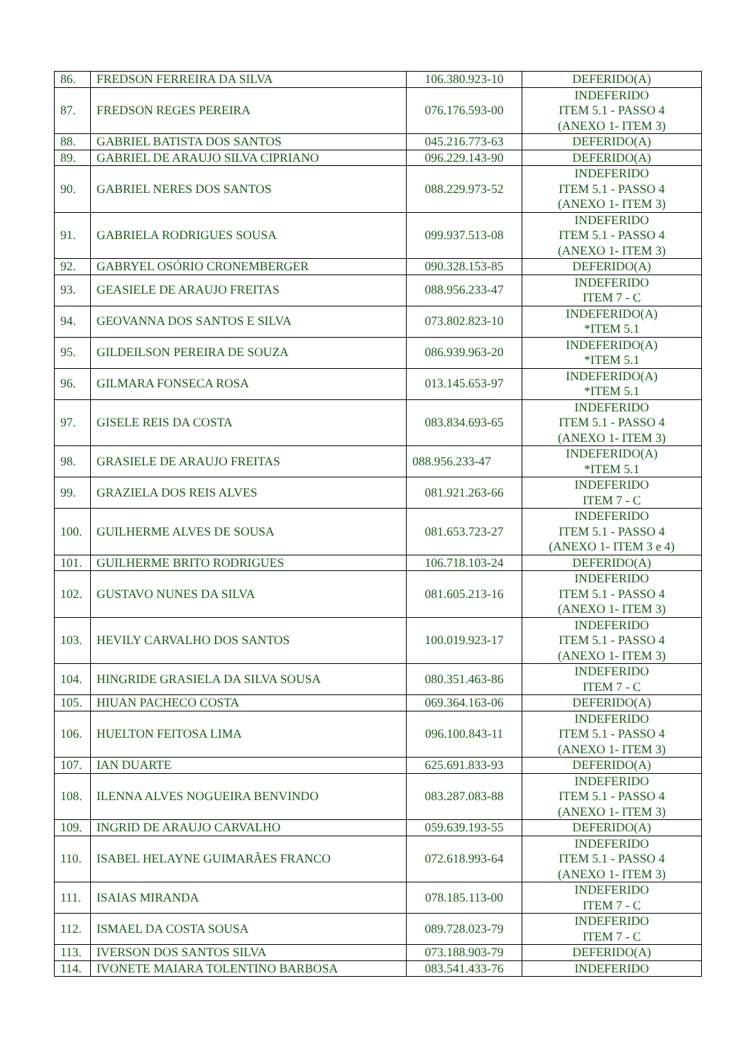| 86. | FREDSON FERREIRA DA SILVA | 106.380.923-10 | DEFERIDO(A) |
| 87. | FREDSON REGES PEREIRA | 076.176.593-00 | INDEFERIDO ITEM 5.1 - PASSO 4 (ANEXO 1- ITEM 3) |
| 88. | GABRIEL BATISTA DOS SANTOS | 045.216.773-63 | DEFERIDO(A) |
| 89. | GABRIEL DE ARAUJO SILVA CIPRIANO | 096.229.143-90 | DEFERIDO(A) |
| 90. | GABRIEL NERES DOS SANTOS | 088.229.973-52 | INDEFERIDO ITEM 5.1 - PASSO 4 (ANEXO 1- ITEM 3) |
| 91. | GABRIELA RODRIGUES SOUSA | 099.937.513-08 | INDEFERIDO ITEM 5.1 - PASSO 4 (ANEXO 1- ITEM 3) |
| 92. | GABRYEL OSÓRIO CRONEMBERGER | 090.328.153-85 | DEFERIDO(A) |
| 93. | GEASIELE DE ARAUJO FREITAS | 088.956.233-47 | INDEFERIDO ITEM 7 - C |
| 94. | GEOVANNA DOS SANTOS E SILVA | 073.802.823-10 | INDEFERIDO(A) *ITEM 5.1 |
| 95. | GILDEILSON PEREIRA DE SOUZA | 086.939.963-20 | INDEFERIDO(A) *ITEM 5.1 |
| 96. | GILMARA FONSECA ROSA | 013.145.653-97 | INDEFERIDO(A) *ITEM 5.1 |
| 97. | GISELE REIS DA COSTA | 083.834.693-65 | INDEFERIDO ITEM 5.1 - PASSO 4 (ANEXO 1- ITEM 3) |
| 98. | GRASIELE DE ARAUJO FREITAS | 088.956.233-47 | INDEFERIDO(A) *ITEM 5.1 |
| 99. | GRAZIELA DOS REIS ALVES | 081.921.263-66 | INDEFERIDO ITEM 7 - C |
| 100. | GUILHERME ALVES DE SOUSA | 081.653.723-27 | INDEFERIDO ITEM 5.1 - PASSO 4 (ANEXO 1- ITEM 3 e 4) |
| 101. | GUILHERME BRITO RODRIGUES | 106.718.103-24 | DEFERIDO(A) |
| 102. | GUSTAVO NUNES DA SILVA | 081.605.213-16 | INDEFERIDO ITEM 5.1 - PASSO 4 (ANEXO 1- ITEM 3) |
| 103. | HEVILY CARVALHO DOS SANTOS | 100.019.923-17 | INDEFERIDO ITEM 5.1 - PASSO 4 (ANEXO 1- ITEM 3) |
| 104. | HINGRIDE GRASIELA DA SILVA SOUSA | 080.351.463-86 | INDEFERIDO ITEM 7 - C |
| 105. | HIUAN PACHECO COSTA | 069.364.163-06 | DEFERIDO(A) |
| 106. | HUELTON FEITOSA LIMA | 096.100.843-11 | INDEFERIDO ITEM 5.1 - PASSO 4 (ANEXO 1- ITEM 3) |
| 107. | IAN DUARTE | 625.691.833-93 | DEFERIDO(A) |
| 108. | ILENNA ALVES NOGUEIRA BENVINDO | 083.287.083-88 | INDEFERIDO ITEM 5.1 - PASSO 4 (ANEXO 1- ITEM 3) |
| 109. | INGRID DE ARAUJO CARVALHO | 059.639.193-55 | DEFERIDO(A) |
| 110. | ISABEL HELAYNE GUIMARÃES FRANCO | 072.618.993-64 | INDEFERIDO ITEM 5.1 - PASSO 4 (ANEXO 1- ITEM 3) |
| 111. | ISAIAS MIRANDA | 078.185.113-00 | INDEFERIDO ITEM 7 - C |
| 112. | ISMAEL DA COSTA SOUSA | 089.728.023-79 | INDEFERIDO ITEM 7 - C |
| 113. | IVERSON DOS SANTOS SILVA | 073.188.903-79 | DEFERIDO(A) |
| 114. | IVONETE MAIARA TOLENTINO BARBOSA | 083.541.433-76 | INDEFERIDO |